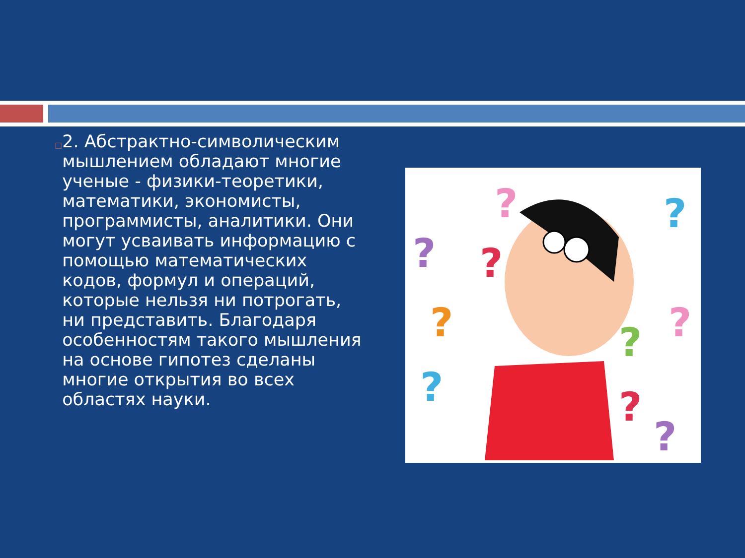□
2. Абстрактно-символическим мышлением обладают многие ученые - физики-теоретики, математики, экономисты, программисты, аналитики. Они могут усваивать информацию с помощью математических кодов, формул и операций, которые нельзя ни потрогать, ни представить. Благодаря особенностям такого мышления на основе гипотез сделаны многие открытия во всех областях науки.
?
?
?
?
?
?
?
?
?
?